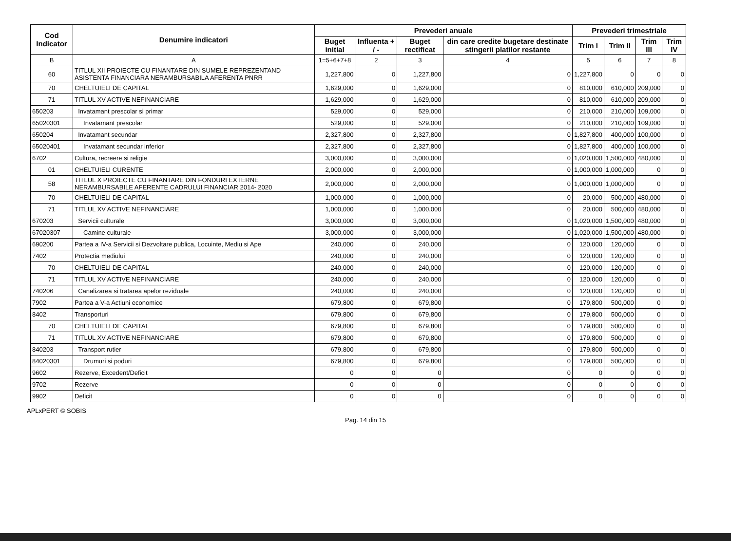| Cod Indicator | Denumire indicatori | Prevederi anuale | | | | Prevederi trimestriale | | | |
| --- | --- | --- | --- | --- | --- | --- | --- | --- | --- |
| | | Buget initial | Influenta + / - | Buget rectificat | din care credite bugetare destinate stingerii platilor restante | Trim I | Trim II | Trim III | Trim IV |
| B | A | 1=5+6+7+8 | 2 | 3 | 4 | 5 | 6 | 7 | 8 |
| 60 | TITLUL XII PROIECTE CU FINANTARE DIN SUMELE REPREZENTAND ASISTENTA FINANCIARA NERAMBURSABILA AFERENTA PNRR | 1,227,800 | 0 | 1,227,800 | 0 | 1,227,800 | 0 | 0 | 0 |
| 70 | CHELTUIELI DE CAPITAL | 1,629,000 | 0 | 1,629,000 | 0 | 810,000 | 610,000 | 209,000 | 0 |
| 71 | TITLUL XV ACTIVE NEFINANCIARE | 1,629,000 | 0 | 1,629,000 | 0 | 810,000 | 610,000 | 209,000 | 0 |
| 650203 | Invatamant prescolar si primar | 529,000 | 0 | 529,000 | 0 | 210,000 | 210,000 | 109,000 | 0 |
| 65020301 | Invatamant prescolar | 529,000 | 0 | 529,000 | 0 | 210,000 | 210,000 | 109,000 | 0 |
| 650204 | Invatamant secundar | 2,327,800 | 0 | 2,327,800 | 0 | 1,827,800 | 400,000 | 100,000 | 0 |
| 65020401 | Invatamant secundar inferior | 2,327,800 | 0 | 2,327,800 | 0 | 1,827,800 | 400,000 | 100,000 | 0 |
| 6702 | Cultura, recreere si religie | 3,000,000 | 0 | 3,000,000 | 0 | 1,020,000 | 1,500,000 | 480,000 | 0 |
| 01 | CHELTUIELI CURENTE | 2,000,000 | 0 | 2,000,000 | 0 | 1,000,000 | 1,000,000 | 0 | 0 |
| 58 | TITLUL X PROIECTE CU FINANTARE DIN FONDURI EXTERNE NERAMBURSABILE AFERENTE CADRULUI FINANCIAR 2014- 2020 | 2,000,000 | 0 | 2,000,000 | 0 | 1,000,000 | 1,000,000 | 0 | 0 |
| 70 | CHELTUIELI DE CAPITAL | 1,000,000 | 0 | 1,000,000 | 0 | 20,000 | 500,000 | 480,000 | 0 |
| 71 | TITLUL XV ACTIVE NEFINANCIARE | 1,000,000 | 0 | 1,000,000 | 0 | 20,000 | 500,000 | 480,000 | 0 |
| 670203 | Servicii culturale | 3,000,000 | 0 | 3,000,000 | 0 | 1,020,000 | 1,500,000 | 480,000 | 0 |
| 67020307 | Camine culturale | 3,000,000 | 0 | 3,000,000 | 0 | 1,020,000 | 1,500,000 | 480,000 | 0 |
| 690200 | Partea a IV-a Servicii si Dezvoltare publica, Locuinte, Mediu si Ape | 240,000 | 0 | 240,000 | 0 | 120,000 | 120,000 | 0 | 0 |
| 7402 | Protectia mediului | 240,000 | 0 | 240,000 | 0 | 120,000 | 120,000 | 0 | 0 |
| 70 | CHELTUIELI DE CAPITAL | 240,000 | 0 | 240,000 | 0 | 120,000 | 120,000 | 0 | 0 |
| 71 | TITLUL XV ACTIVE NEFINANCIARE | 240,000 | 0 | 240,000 | 0 | 120,000 | 120,000 | 0 | 0 |
| 740206 | Canalizarea si tratarea apelor reziduale | 240,000 | 0 | 240,000 | 0 | 120,000 | 120,000 | 0 | 0 |
| 7902 | Partea a V-a Actiuni economice | 679,800 | 0 | 679,800 | 0 | 179,800 | 500,000 | 0 | 0 |
| 8402 | Transporturi | 679,800 | 0 | 679,800 | 0 | 179,800 | 500,000 | 0 | 0 |
| 70 | CHELTUIELI DE CAPITAL | 679,800 | 0 | 679,800 | 0 | 179,800 | 500,000 | 0 | 0 |
| 71 | TITLUL XV ACTIVE NEFINANCIARE | 679,800 | 0 | 679,800 | 0 | 179,800 | 500,000 | 0 | 0 |
| 840203 | Transport rutier | 679,800 | 0 | 679,800 | 0 | 179,800 | 500,000 | 0 | 0 |
| 84020301 | Drumuri si poduri | 679,800 | 0 | 679,800 | 0 | 179,800 | 500,000 | 0 | 0 |
| 9602 | Rezerve, Excedent/Deficit | 0 | 0 | 0 | 0 | 0 | 0 | 0 | 0 |
| 9702 | Rezerve | 0 | 0 | 0 | 0 | 0 | 0 | 0 | 0 |
| 9902 | Deficit | 0 | 0 | 0 | 0 | 0 | 0 | 0 | 0 |
APLxPERT © SOBIS
Pag. 14 din 15